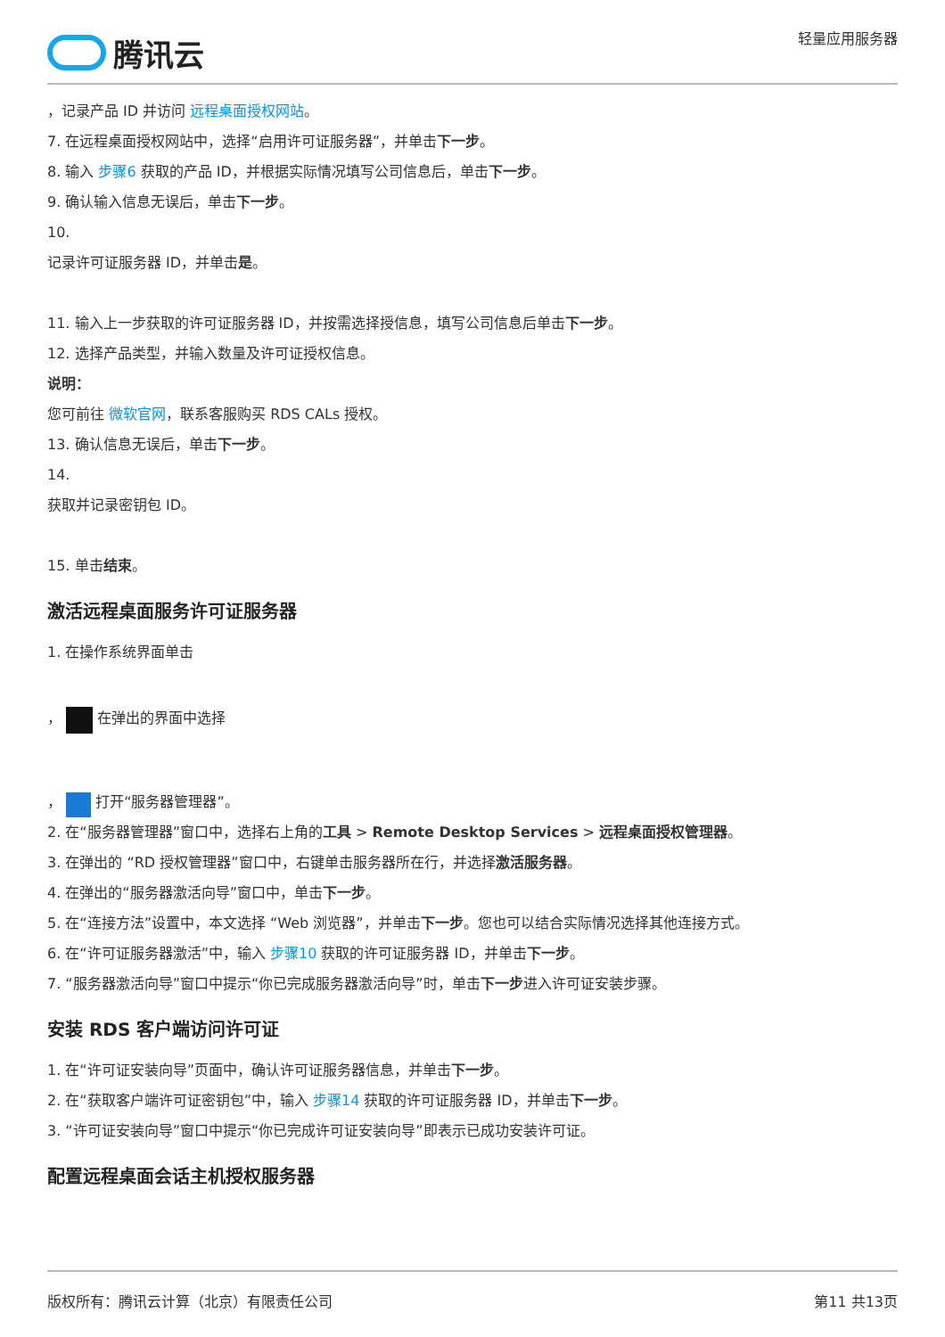腾讯云
轻量应用服务器
，记录产品 ID 并访问 远程桌面授权网站。
7. 在远程桌面授权网站中，选择“启用许可证服务器”，并单击下一步。
8. 输入 步骤6 获取的产品 ID，并根据实际情况填写公司信息后，单击下一步。
9. 确认输入信息无误后，单击下一步。
10.
记录许可证服务器 ID，并单击是。
11. 输入上一步获取的许可证服务器 ID，并按需选择授信息，填写公司信息后单击下一步。
12. 选择产品类型，并输入数量及许可证授权信息。
说明：
您可前往 微软官网，联系客服购买 RDS CALs 授权。
13. 确认信息无误后，单击下一步。
14.
获取并记录密钥包 ID。
15. 单击结束。
激活远程桌面服务许可证服务器
1. 在操作系统界面单击
， 在弹出的界面中选择
， 打开“服务器管理器”。
2. 在“服务器管理器”窗口中，选择右上角的工具 > Remote Desktop Services > 远程桌面授权管理器。
3. 在弹出的 “RD 授权管理器”窗口中，右键单击服务器所在行，并选择激活服务器。
4. 在弹出的“服务器激活向导”窗口中，单击下一步。
5. 在“连接方法”设置中，本文选择 “Web 浏览器”，并单击下一步。您也可以结合实际情况选择其他连接方式。
6. 在“许可证服务器激活”中，输入 步骤10 获取的许可证服务器 ID，并单击下一步。
7. “服务器激活向导”窗口中提示“你已完成服务器激活向导”时，单击下一步进入许可证安装步骤。
安装 RDS 客户端访问许可证
1. 在“许可证安装向导”页面中，确认许可证服务器信息，并单击下一步。
2. 在“获取客户端许可证密钥包”中，输入 步骤14 获取的许可证服务器 ID，并单击下一步。
3. “许可证安装向导”窗口中提示“你已完成许可证安装向导”即表示已成功安装许可证。
配置远程桌面会话主机授权服务器
版权所有：腾讯云计算（北京）有限责任公司 第11 共13页